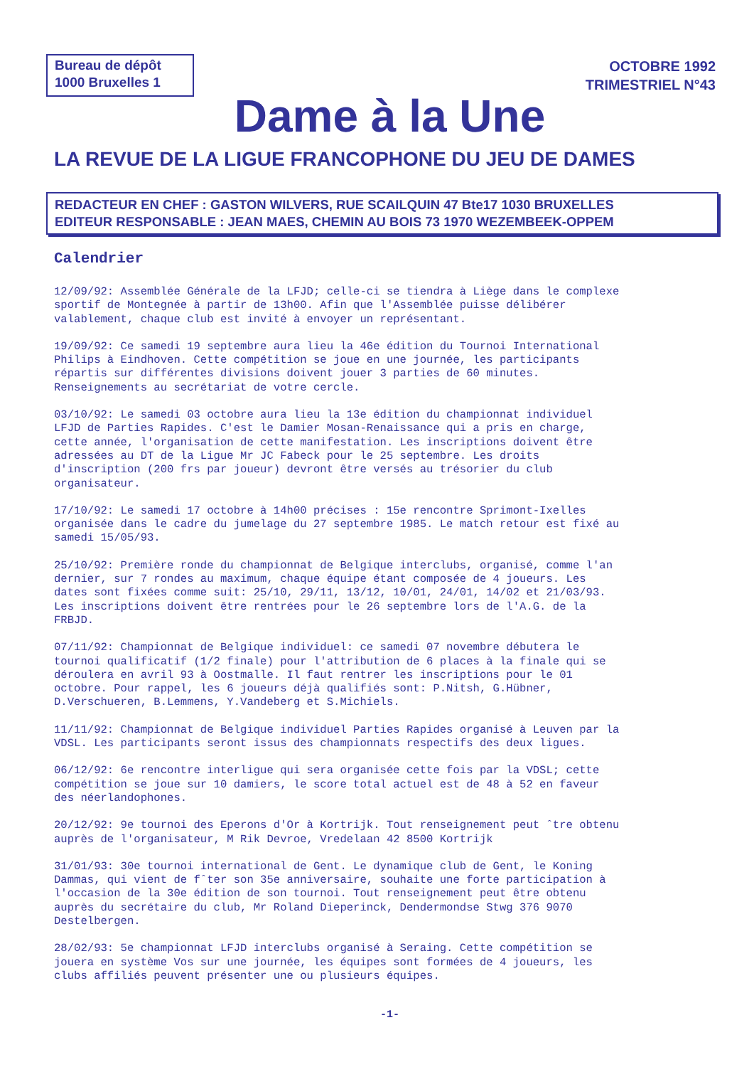Bureau de dépôt
1000 Bruxelles 1
OCTOBRE 1992
TRIMESTRIEL N°43
Dame à la Une
LA REVUE DE LA LIGUE FRANCOPHONE DU JEU DE DAMES
REDACTEUR EN CHEF : GASTON WILVERS, RUE SCAILQUIN 47 Bte17 1030 BRUXELLES
EDITEUR RESPONSABLE : JEAN MAES, CHEMIN AU BOIS 73 1970 WEZEMBEEK-OPPEM
Calendrier
12/09/92: Assemblée Générale de la LFJD; celle-ci se tiendra à Liège dans le complexe sportif de Montegnée à partir de 13h00. Afin que l'Assemblée puisse délibérer valablement, chaque club est invité à envoyer un représentant.
19/09/92: Ce samedi 19 septembre aura lieu la 46e édition du Tournoi International Philips à Eindhoven. Cette compétition se joue en une journée, les participants répartis sur différentes divisions doivent jouer 3 parties de 60 minutes. Renseignements au secrétariat de votre cercle.
03/10/92: Le samedi 03 octobre aura lieu la 13e édition du championnat individuel LFJD de Parties Rapides. C'est le Damier Mosan-Renaissance qui a pris en charge, cette année, l'organisation de cette manifestation. Les inscriptions doivent être adressées au DT de la Ligue Mr JC Fabeck pour le 25 septembre. Les droits d'inscription (200 frs par joueur) devront être versés au trésorier du club organisateur.
17/10/92: Le samedi 17 octobre à 14h00 précises : 15e rencontre Sprimont-Ixelles organisée dans le cadre du jumelage du 27 septembre 1985. Le match retour est fixé au samedi 15/05/93.
25/10/92: Première ronde du championnat de Belgique interclubs, organisé, comme l'an dernier, sur 7 rondes au maximum, chaque équipe étant composée de 4 joueurs. Les dates sont fixées comme suit: 25/10, 29/11, 13/12, 10/01, 24/01, 14/02 et 21/03/93. Les inscriptions doivent être rentrées pour le 26 septembre lors de l'A.G. de la FRBJD.
07/11/92: Championnat de Belgique individuel: ce samedi 07 novembre débutera le tournoi qualificatif (1/2 finale) pour l'attribution de 6 places à la finale qui se déroulera en avril 93 à Oostmalle. Il faut rentrer les inscriptions pour le 01 octobre. Pour rappel, les 6 joueurs déjà qualifiés sont: P.Nitsh, G.Hübner, D.Verschueren, B.Lemmens, Y.Vandeberg et S.Michiels.
11/11/92: Championnat de Belgique individuel Parties Rapides organisé à Leuven par la VDSL. Les participants seront issus des championnats respectifs des deux ligues.
06/12/92: 6e rencontre interligue qui sera organisée cette fois par la VDSL; cette compétition se joue sur 10 damiers, le score total actuel est de 48 à 52 en faveur des néerlandophones.
20/12/92: 9e tournoi des Eperons d'Or à Kortrijk. Tout renseignement peut ˆtre obtenu auprès de l'organisateur, M Rik Devroe, Vredelaan 42 8500 Kortrijk
31/01/93: 30e tournoi international de Gent. Le dynamique club de Gent, le Koning Dammas, qui vient de fˆter son 35e anniversaire, souhaite une forte participation à l'occasion de la 30e édition de son tournoi. Tout renseignement peut être obtenu auprès du secrétaire du club, Mr Roland Dieperinck, Dendermondse Stwg 376 9070 Destelbergen.
28/02/93: 5e championnat LFJD interclubs organisé à Seraing. Cette compétition se jouera en système Vos sur une journée, les équipes sont formées de 4 joueurs, les clubs affiliés peuvent présenter une ou plusieurs équipes.
-1-